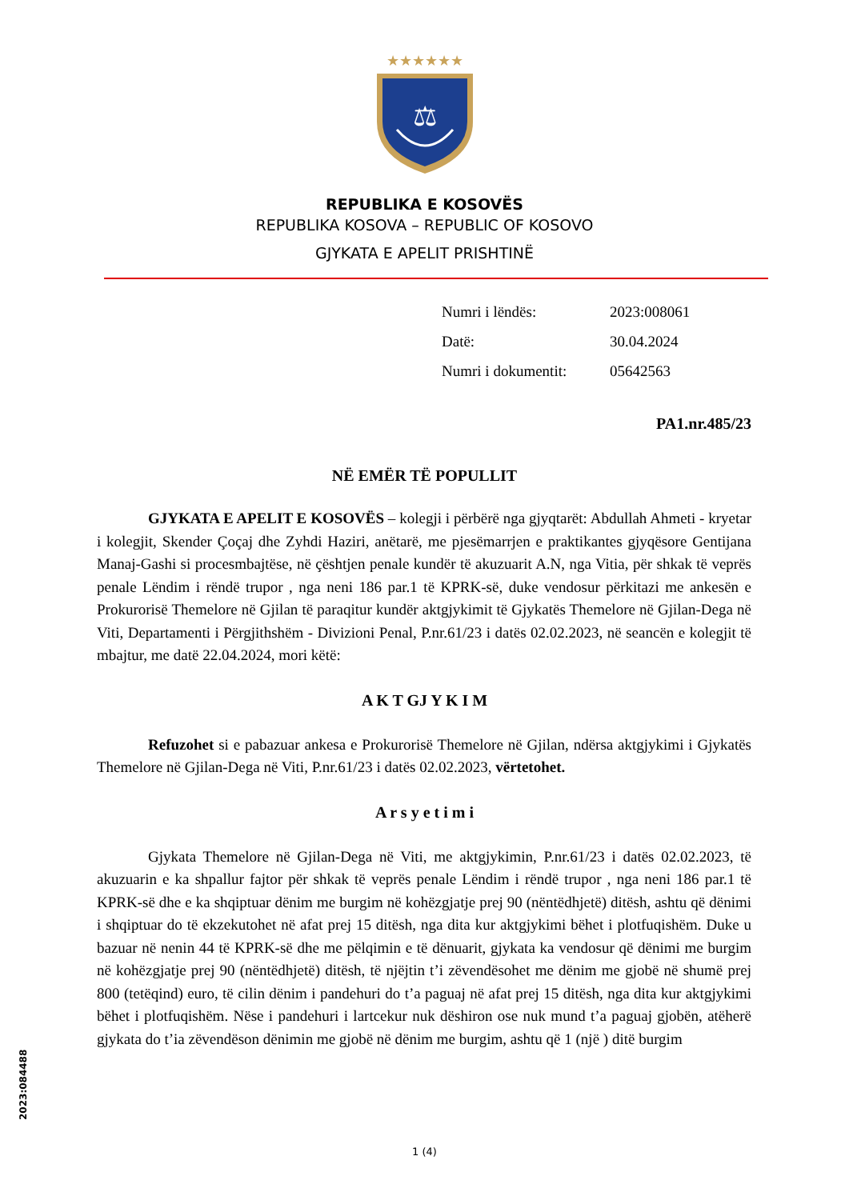★★★★★★
⚖
REPUBLIKA E KOSOVËS
REPUBLIKA KOSOVA – REPUBLIC OF KOSOVO
GJYKATA E APELIT PRISHTINË
| Numri i lëndës: | 2023:008061 |
| Datë: | 30.04.2024 |
| Numri i dokumentit: | 05642563 |
PA1.nr.485/23
NË EMËR TË POPULLIT
GJYKATA E APELIT E KOSOVËS – kolegji i përbërë nga gjyqtarët: Abdullah Ahmeti - kryetar i kolegjit, Skender Çoçaj dhe Zyhdi Haziri, anëtarë, me pjesëmarrjen e praktikantes gjyqësore Gentijana Manaj-Gashi si procesmbajtëse, në çështjen penale kundër të akuzuarit A.N, nga Vitia, për shkak të veprës penale Lëndim i rëndë trupor , nga neni 186 par.1 të KPRK-së, duke vendosur përkitazi me ankesën e Prokurorisë Themelore në Gjilan të paraqitur kundër aktgjykimit të Gjykatës Themelore në Gjilan-Dega në Viti, Departamenti i Përgjithshëm - Divizioni Penal, P.nr.61/23 i datës 02.02.2023, në seancën e kolegjit të mbajtur, me datë 22.04.2024, mori këtë:
A K T GJ Y K I M
Refuzohet si e pabazuar ankesa e Prokurorisë Themelore në Gjilan, ndërsa aktgjykimi i Gjykatës Themelore në Gjilan-Dega në Viti, P.nr.61/23 i datës 02.02.2023, vërtetohet.
A r s y e t i m i
Gjykata Themelore në Gjilan-Dega në Viti, me aktgjykimin, P.nr.61/23 i datës 02.02.2023, të akuzuarin e ka shpallur fajtor për shkak të veprës penale Lëndim i rëndë trupor , nga neni 186 par.1 të KPRK-së dhe e ka shqiptuar dënim me burgim në kohëzgjatje prej 90 (nëntëdhjetë) ditësh, ashtu që dënimi i shqiptuar do të ekzekutohet në afat prej 15 ditësh, nga dita kur aktgjykimi bëhet i plotfuqishëm. Duke u bazuar në nenin 44 të KPRK-së dhe me pëlqimin e të dënuarit, gjykata ka vendosur që dënimi me burgim në kohëzgjatje prej 90 (nëntëdhjetë) ditësh, të njëjtin t’i zëvendësohet me dënim me gjobë në shumë prej 800 (tetëqind) euro, të cilin dënim i pandehuri do t’a paguaj në afat prej 15 ditësh, nga dita kur aktgjykimi bëhet i plotfuqishëm. Nëse i pandehuri i lartcekur nuk dëshiron ose nuk mund t’a paguaj gjobën, atëherë gjykata do t’ia zëvendëson dënimin me gjobë në dënim me burgim, ashtu që 1 (një ) ditë burgim
2023:084488
1 (4)